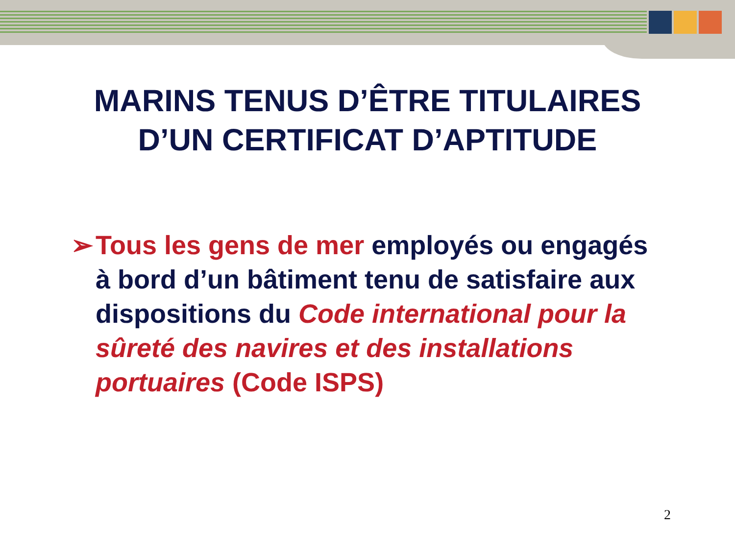MARINS TENUS D’ÊTRE TITULAIRES
D’UN CERTIFICAT D’APTITUDE
➢ Tous les gens de mer employés ou engagés à bord d’un bâtiment tenu de satisfaire aux dispositions du Code international pour la sûreté des navires et des installations portuaires (Code ISPS)
2